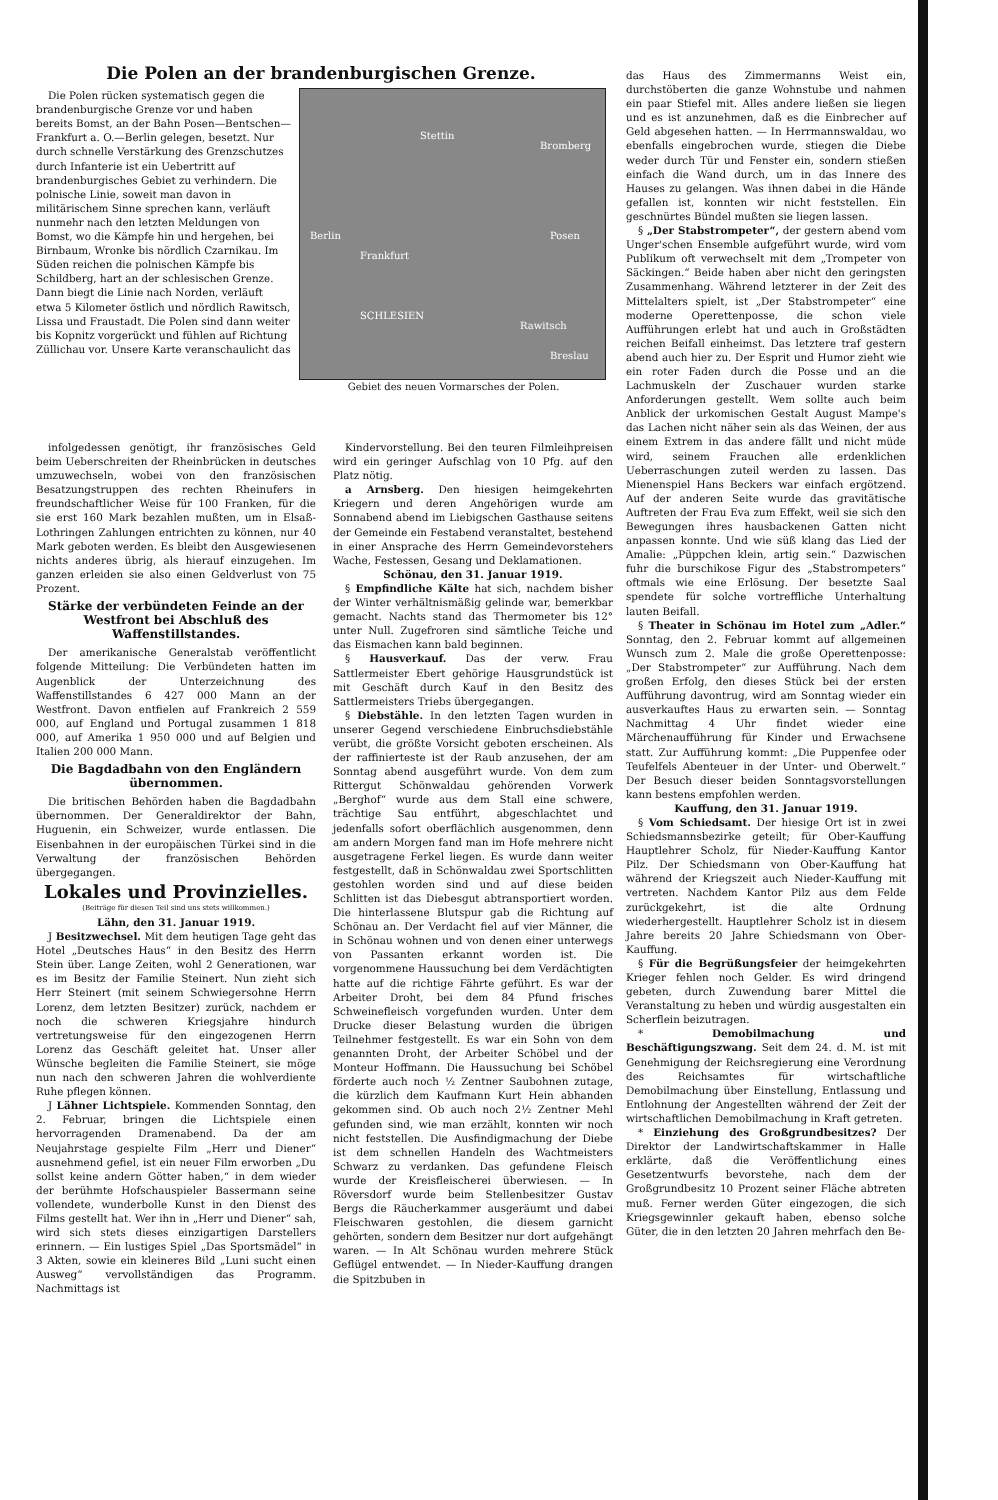Die Polen an der brandenburgischen Grenze.
Stettin
Bromberg
Berlin
Posen
Frankfurt
Rawitsch
Breslau
SCHLESIEN
Gebiet des neuen Vormarsches der Polen.
Die Polen rücken systematisch gegen die brandenburgische Grenze vor und haben bereits Bomst, an der Bahn Posen—Bentschen—Frankfurt a. O.—Berlin gelegen, besetzt. Nur durch schnelle Verstärkung des Grenzschutzes durch Infanterie ist ein Uebertritt auf brandenburgisches Gebiet zu verhindern. Die polnische Linie, soweit man davon in militärischem Sinne sprechen kann, verläuft nunmehr nach den letzten Meldungen von Bomst, wo die Kämpfe hin und hergehen, bei Birnbaum, Wronke bis nördlich Czarnikau. Im Süden reichen die polnischen Kämpfe bis Schildberg, hart an der schlesischen Grenze. Dann biegt die Linie nach Norden, verläuft etwa 5 Kilometer östlich und nördlich Rawitsch, Lissa und Fraustadt. Die Polen sind dann weiter bis Kopnitz vorgerückt und fühlen auf Richtung Züllichau vor. Unsere Karte veranschaulicht das
infolgedessen genötigt, ihr französisches Geld beim Ueberschreiten der Rheinbrücken in deutsches umzuwechseln, wobei von den französischen Besatzungstruppen des rechten Rheinufers in freundschaftlicher Weise für 100 Franken, für die sie erst 160 Mark bezahlen mußten, um in Elsaß-Lothringen Zahlungen entrichten zu können, nur 40 Mark geboten werden. Es bleibt den Ausgewiesenen nichts anderes übrig, als hierauf einzugehen. Im ganzen erleiden sie also einen Geldverlust von 75 Prozent.
Stärke der verbündeten Feinde an der Westfront bei Abschluß des Waffenstillstandes.
Der amerikanische Generalstab veröffentlicht folgende Mitteilung: Die Verbündeten hatten im Augenblick der Unterzeichnung des Waffenstillstandes 6 427 000 Mann an der Westfront. Davon entfielen auf Frankreich 2 559 000, auf England und Portugal zusammen 1 818 000, auf Amerika 1 950 000 und auf Belgien und Italien 200 000 Mann.
Die Bagdadbahn von den Engländern übernommen.
Die britischen Behörden haben die Bagdadbahn übernommen. Der Generaldirektor der Bahn, Huguenin, ein Schweizer, wurde entlassen. Die Eisenbahnen in der europäischen Türkei sind in die Verwaltung der französischen Behörden übergegangen.
Lokales und Provinzielles.
(Beiträge für diesen Teil sind uns stets willkommen.)
Lähn, den 31. Januar 1919.
J Besitzwechsel. Mit dem heutigen Tage geht das Hotel „Deutsches Haus“ in den Besitz des Herrn Stein über. Lange Zeiten, wohl 2 Generationen, war es im Besitz der Familie Steinert. Nun zieht sich Herr Steinert (mit seinem Schwiegersohne Herrn Lorenz, dem letzten Besitzer) zurück, nachdem er noch die schweren Kriegsjahre hindurch vertretungsweise für den eingezogenen Herrn Lorenz das Geschäft geleitet hat. Unser aller Wünsche begleiten die Familie Steinert, sie möge nun nach den schweren Jahren die wohlverdiente Ruhe pflegen können.
J Lähner Lichtspiele. Kommenden Sonntag, den 2. Februar, bringen die Lichtspiele einen hervorragenden Dramenabend. Da der am Neujahrstage gespielte Film „Herr und Diener“ ausnehmend gefiel, ist ein neuer Film erworben „Du sollst keine andern Götter haben,“ in dem wieder der berühmte Hofschauspieler Bassermann seine vollendete, wunderbolle Kunst in den Dienst des Films gestellt hat. Wer ihn in „Herr und Diener“ sah, wird sich stets dieses einzigartigen Darstellers erinnern. — Ein lustiges Spiel „Das Sportsmädel“ in 3 Akten, sowie ein kleineres Bild „Luni sucht einen Ausweg“ vervollständigen das Programm. Nachmittags ist
Kindervorstellung. Bei den teuren Filmleihpreisen wird ein geringer Aufschlag von 10 Pfg. auf den Platz nötig.
a Arnsberg. Den hiesigen heimgekehrten Kriegern und deren Angehörigen wurde am Sonnabend abend im Liebigschen Gasthause seitens der Gemeinde ein Festabend veranstaltet, bestehend in einer Ansprache des Herrn Gemeindevorstehers Wache, Festessen, Gesang und Deklamationen.
Schönau, den 31. Januar 1919.
§ Empfindliche Kälte hat sich, nachdem bisher der Winter verhältnismäßig gelinde war, bemerkbar gemacht. Nachts stand das Thermometer bis 12° unter Null. Zugefroren sind sämtliche Teiche und das Eismachen kann bald beginnen.
§ Hausverkauf. Das der verw. Frau Sattlermeister Ebert gehörige Hausgrundstück ist mit Geschäft durch Kauf in den Besitz des Sattlermeisters Triebs übergegangen.
§ Diebstähle. In den letzten Tagen wurden in unserer Gegend verschiedene Einbruchsdiebstähle verübt, die größte Vorsicht geboten erscheinen. Als der raffinierteste ist der Raub anzusehen, der am Sonntag abend ausgeführt wurde. Von dem zum Rittergut Schönwaldau gehörenden Vorwerk „Berghof“ wurde aus dem Stall eine schwere, trächtige Sau entführt, abgeschlachtet und jedenfalls sofort oberflächlich ausgenommen, denn am andern Morgen fand man im Hofe mehrere nicht ausgetragene Ferkel liegen. Es wurde dann weiter festgestellt, daß in Schönwaldau zwei Sportschlitten gestohlen worden sind und auf diese beiden Schlitten ist das Diebesgut abtransportiert worden. Die hinterlassene Blutspur gab die Richtung auf Schönau an. Der Verdacht fiel auf vier Männer, die in Schönau wohnen und von denen einer unterwegs von Passanten erkannt worden ist. Die vorgenommene Haussuchung bei dem Verdächtigten hatte auf die richtige Fährte geführt. Es war der Arbeiter Droht, bei dem 84 Pfund frisches Schweinefleisch vorgefunden wurden. Unter dem Drucke dieser Belastung wurden die übrigen Teilnehmer festgestellt. Es war ein Sohn von dem genannten Droht, der Arbeiter Schöbel und der Monteur Hoffmann. Die Haussuchung bei Schöbel förderte auch noch ½ Zentner Saubohnen zutage, die kürzlich dem Kaufmann Kurt Hein abhanden gekommen sind. Ob auch noch 2½ Zentner Mehl gefunden sind, wie man erzählt, konnten wir noch nicht feststellen. Die Ausfindigmachung der Diebe ist dem schnellen Handeln des Wachtmeisters Schwarz zu verdanken. Das gefundene Fleisch wurde der Kreisfleischerei überwiesen. — In Röversdorf wurde beim Stellenbesitzer Gustav Bergs die Räucherkammer ausgeräumt und dabei Fleischwaren gestohlen, die diesem garnicht gehörten, sondern dem Besitzer nur dort aufgehängt waren. — In Alt Schönau wurden mehrere Stück Geflügel entwendet. — In Nieder-Kauffung drangen die Spitzbuben in
das Haus des Zimmermanns Weist ein, durchstöberten die ganze Wohnstube und nahmen ein paar Stiefel mit. Alles andere ließen sie liegen und es ist anzunehmen, daß es die Einbrecher auf Geld abgesehen hatten. — In Herrmannswaldau, wo ebenfalls eingebrochen wurde, stiegen die Diebe weder durch Tür und Fenster ein, sondern stießen einfach die Wand durch, um in das Innere des Hauses zu gelangen. Was ihnen dabei in die Hände gefallen ist, konnten wir nicht feststellen. Ein geschnürtes Bündel mußten sie liegen lassen.
§ „Der Stabstrompeter“, der gestern abend vom Unger'schen Ensemble aufgeführt wurde, wird vom Publikum oft verwechselt mit dem „Trompeter von Säckingen.“ Beide haben aber nicht den geringsten Zusammenhang. Während letzterer in der Zeit des Mittelalters spielt, ist „Der Stabstrompeter“ eine moderne Operettenposse, die schon viele Aufführungen erlebt hat und auch in Großstädten reichen Beifall einheimst. Das letztere traf gestern abend auch hier zu. Der Esprit und Humor zieht wie ein roter Faden durch die Posse und an die Lachmuskeln der Zuschauer wurden starke Anforderungen gestellt. Wem sollte auch beim Anblick der urkomischen Gestalt August Mampe's das Lachen nicht näher sein als das Weinen, der aus einem Extrem in das andere fällt und nicht müde wird, seinem Frauchen alle erdenklichen Ueberraschungen zuteil werden zu lassen. Das Mienenspiel Hans Beckers war einfach ergötzend. Auf der anderen Seite wurde das gravitätische Auftreten der Frau Eva zum Effekt, weil sie sich den Bewegungen ihres hausbackenen Gatten nicht anpassen konnte. Und wie süß klang das Lied der Amalie: „Püppchen klein, artig sein.“ Dazwischen fuhr die burschikose Figur des „Stabstrompeters“ oftmals wie eine Erlösung. Der besetzte Saal spendete für solche vortreffliche Unterhaltung lauten Beifall.
§ Theater in Schönau im Hotel zum „Adler.“ Sonntag, den 2. Februar kommt auf allgemeinen Wunsch zum 2. Male die große Operettenposse: „Der Stabstrompeter“ zur Aufführung. Nach dem großen Erfolg, den dieses Stück bei der ersten Aufführung davontrug, wird am Sonntag wieder ein ausverkauftes Haus zu erwarten sein. — Sonntag Nachmittag 4 Uhr findet wieder eine Märchenaufführung für Kinder und Erwachsene statt. Zur Aufführung kommt: „Die Puppenfee oder Teufelfels Abenteuer in der Unter- und Oberwelt.“ Der Besuch dieser beiden Sonntagsvorstellungen kann bestens empfohlen werden.
Kauffung, den 31. Januar 1919.
§ Vom Schiedsamt. Der hiesige Ort ist in zwei Schiedsmannsbezirke geteilt; für Ober-Kauffung Hauptlehrer Scholz, für Nieder-Kauffung Kantor Pilz. Der Schiedsmann von Ober-Kauffung hat während der Kriegszeit auch Nieder-Kauffung mit vertreten. Nachdem Kantor Pilz aus dem Felde zurückgekehrt, ist die alte Ordnung wiederhergestellt. Hauptlehrer Scholz ist in diesem Jahre bereits 20 Jahre Schiedsmann von Ober-Kauffung.
§ Für die Begrüßungsfeier der heimgekehrten Krieger fehlen noch Gelder. Es wird dringend gebeten, durch Zuwendung barer Mittel die Veranstaltung zu heben und würdig ausgestalten ein Scherflein beizutragen.
* Demobilmachung und Beschäftigungszwang. Seit dem 24. d. M. ist mit Genehmigung der Reichsregierung eine Verordnung des Reichsamtes für wirtschaftliche Demobilmachung über Einstellung, Entlassung und Entlohnung der Angestellten während der Zeit der wirtschaftlichen Demobilmachung in Kraft getreten.
* Einziehung des Großgrundbesitzes? Der Direktor der Landwirtschaftskammer in Halle erklärte, daß die Veröffentlichung eines Gesetzentwurfs bevorstehe, nach dem der Großgrundbesitz 10 Prozent seiner Fläche abtreten muß. Ferner werden Güter eingezogen, die sich Kriegsgewinnler gekauft haben, ebenso solche Güter, die in den letzten 20 Jahren mehrfach den Be-